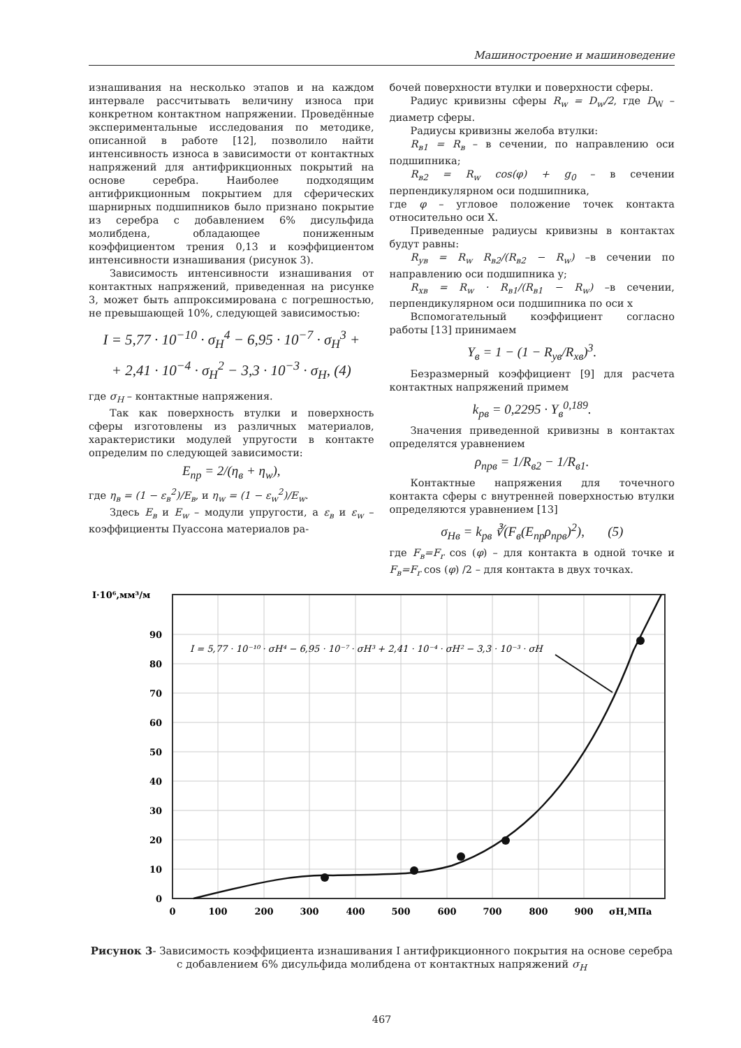Машиностроение и машиноведение
изнашивания на несколько этапов и на каждом интервале рассчитывать величину износа при конкретном контактном напряжении. Проведённые экспериментальные исследования по методике, описанной в работе [12], позволило найти интенсивность износа в зависимости от контактных напряжений для антифрикционных покрытий на основе серебра. Наиболее подходящим антифрикционным покрытием для сферических шарнирных подшипников было признано покрытие из серебра с добавлением 6% дисульфида молибдена, обладающее пониженным коэффициентом трения 0,13 и коэффициентом интенсивности изнашивания (рисунок 3).
Зависимость интенсивности изнашивания от контактных напряжений, приведенная на рисунке 3, может быть аппроксимирована с погрешностью, не превышающей 10%, следующей зависимостью:
I = 5,77 · 10<sup>−10</sup> · σ<sub>H</sub><sup>4</sup> − 6,95 · 10<sup>−7</sup> · σ<sub>H</sub><sup>3</sup> +
+ 2,41 · 10<sup>−4</sup> · σ<sub>H</sub><sup>2</sup> − 3,3 · 10<sup>−3</sup> · σ<sub>H</sub>, (4)
где σ<sub>H</sub> – контактные напряжения.
Так как поверхность втулки и поверхность сферы изготовлены из различных материалов, характеристики модулей упругости в контакте определим по следующей зависимости:
E<sub>пр</sub> = 2/(η<sub>в</sub> + η<sub>w</sub>),
где η<sub>в</sub> = (1 − ε<sub>в</sub><sup>2</sup>)/E<sub>в</sub>, и η<sub>w</sub> = (1 − ε<sub>w</sub><sup>2</sup>)/E<sub>w</sub>.
Здесь E<sub>в</sub> и E<sub>w</sub> – модули упругости, а ε<sub>в</sub> и ε<sub>w</sub> – коэффициенты Пуассона материалов ра-
бочей поверхности втулки и поверхности сферы.
Радиус кривизны сферы R<sub>w</sub> = D<sub>w</sub>/2, где D<sub>W</sub> – диаметр сферы.
Радиусы кривизны желоба втулки:
R<sub>в1</sub> = R<sub>в</sub> – в сечении, по направлению оси подшипника;
R<sub>в2</sub> = R<sub>w</sub> cos(φ) + g<sub>0</sub> – в сечении перпендикулярном оси подшипника,
где φ – угловое положение точек контакта относительно оси X.
Приведенные радиусы кривизны в контактах будут равны:
R<sub>ув</sub> = R<sub>w</sub> R<sub>в2</sub>/(R<sub>в2</sub> − R<sub>w</sub>) –в сечении по направлению оси подшипника y;
R<sub>хв</sub> = R<sub>w</sub> · R<sub>в1</sub>/(R<sub>в1</sub> − R<sub>w</sub>) –в сечении, перпендикулярном оси подшипника по оси x
Вспомогательный коэффициент согласно работы [13] принимаем
Y<sub>в</sub> = 1 − (1 − R<sub>ув</sub>/R<sub>хв</sub>)<sup>3</sup>.
Безразмерный коэффициент [9] для расчета контактных напряжений примем
k<sub>рв</sub> = 0,2295 · Y<sub>в</sub><sup>0,189</sup>.
Значения приведенной кривизны в контактах определятся уравнением
ρ<sub>прв</sub> = 1/R<sub>в2</sub> − 1/R<sub>в1</sub>.
Контактные напряжения для точечного контакта сферы с внутренней поверхностью втулки определяются уравнением [13]
σ<sub>Hв</sub> = k<sub>рв</sub> ∛(F<sub>в</sub>(E<sub>пр</sub>ρ<sub>прв</sub>)<sup>2</sup>), (5)
где F<sub>в</sub>=F<sub>r</sub> cos (φ) – для контакта в одной точке и F<sub>в</sub>=F<sub>r</sub> cos (φ) /2 – для контакта в двух точках.
I·10⁶,мм³/м
0
10
20
30
40
50
60
70
80
90
0
100
200
300
400
500
600
700
800
900
σH,МПа
I = 5,77 · 10⁻¹⁰ · σH⁴ − 6,95 · 10⁻⁷ · σH³ + 2,41 · 10⁻⁴ · σH² − 3,3 · 10⁻³ · σH
Рисунок 3- Зависимость коэффициента изнашивания I антифрикционного покрытия на основе серебра с добавлением 6% дисульфида молибдена от контактных напряжений σ<sub>H</sub>
467